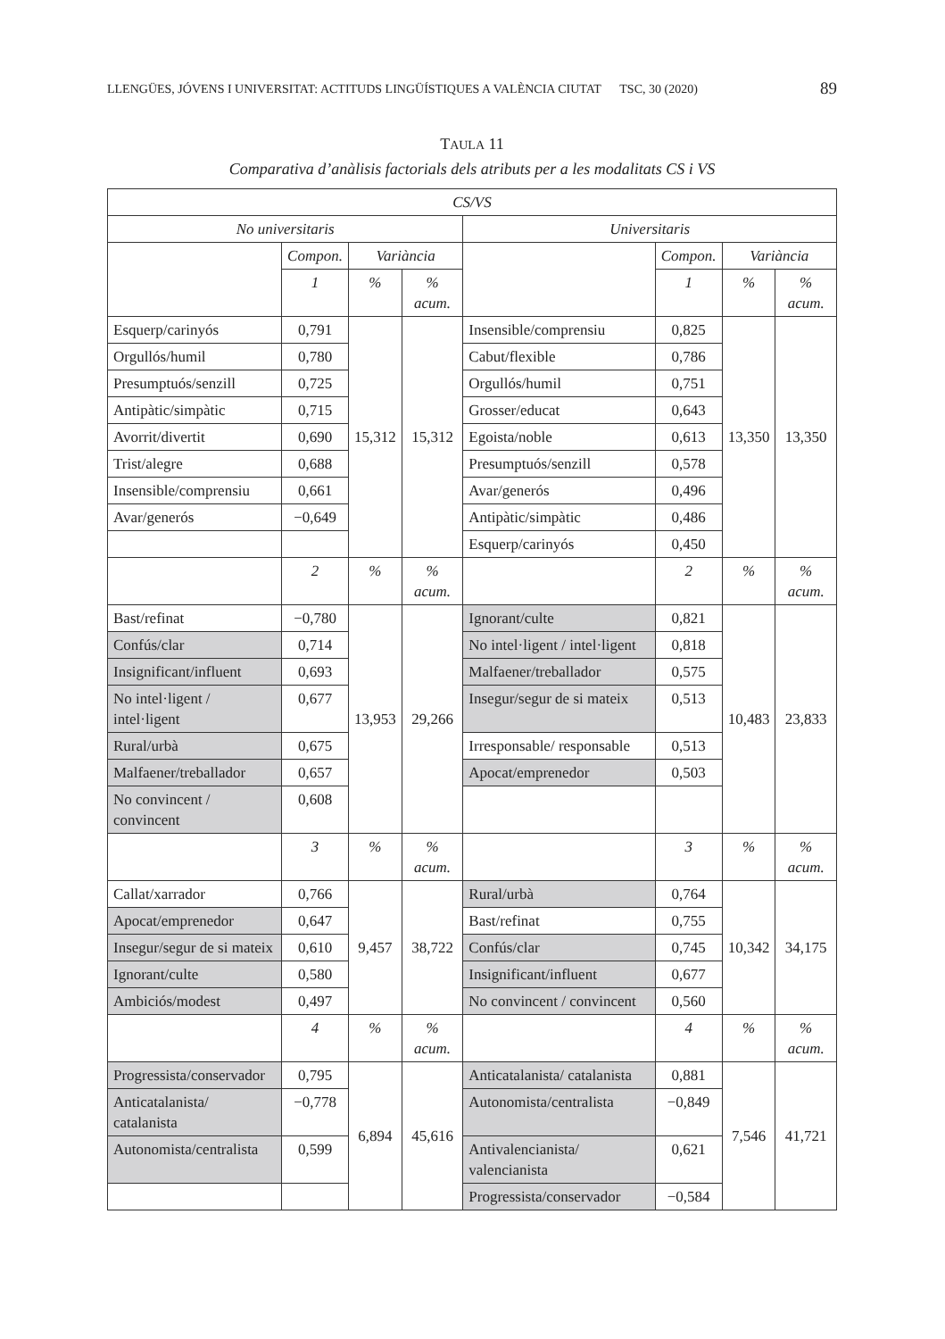LLENGÜES, JÓVENS I UNIVERSITAT: ACTITUDS LINGÜÍSTIQUES A VALÈNCIA CIUTAT TSC, 30 (2020) 89
TAULA 11
Comparativa d’anàlisis factorials dels atributs per a les modalitats CS i VS
| CS/VS | | | | | | | |
| --- | --- | --- | --- | --- | --- | --- | --- |
| No universitaris | | | | Universitaris | | | |
| | Compon. | Variància | | | Compon. | Variància | |
| | 1 | % | % acum. | | 1 | % | % acum. |
| Esquerp/carinyós | 0,791 | 15,312 | 15,312 | Insensible/comprensiu | 0,825 | 13,350 | 13,350 |
| Orgullós/humil | 0,780 | | | Cabut/flexible | 0,786 | | |
| Presumptuós/senzill | 0,725 | | | Orgullós/humil | 0,751 | | |
| Antipàtic/simpàtic | 0,715 | | | Grosser/educat | 0,643 | | |
| Avorrit/divertit | 0,690 | | | Egoista/noble | 0,613 | | |
| Trist/alegre | 0,688 | | | Presumptuós/senzill | 0,578 | | |
| Insensible/comprensiu | 0,661 | | | Avar/generós | 0,496 | | |
| Avar/generós | −0,649 | | | Antipàtic/simpàtic | 0,486 | | |
| | | | | Esquerp/carinyós | 0,450 | | |
| | 2 | % | % acum. | | 2 | % | % acum. |
| Bast/refinat | −0,780 | 13,953 | 29,266 | Ignorant/culte | 0,821 | 10,483 | 23,833 |
| Confús/clar | 0,714 | | | No intel·ligent / intel·ligent | 0,818 | | |
| Insignificant/influent | 0,693 | | | Malfaener/treballador | 0,575 | | |
| No intel·ligent / intel·ligent | 0,677 | | | Insegur/segur de si mateix | 0,513 | | |
| Rural/urbà | 0,675 | | | Irresponsable/ responsable | 0,513 | | |
| Malfaener/treballador | 0,657 | | | Apocat/emprenedor | 0,503 | | |
| No convincent / convincent | 0,608 | | | | | | |
| | 3 | % | % acum. | | 3 | % | % acum. |
| Callat/xarrador | 0,766 | 9,457 | 38,722 | Rural/urbà | 0,764 | 10,342 | 34,175 |
| Apocat/emprenedor | 0,647 | | | Bast/refinat | 0,755 | | |
| Insegur/segur de si mateix | 0,610 | | | Confús/clar | 0,745 | | |
| Ignorant/culte | 0,580 | | | Insignificant/influent | 0,677 | | |
| Ambiciós/modest | 0,497 | | | No convincent / convincent | 0,560 | | |
| | 4 | % | % acum. | | 4 | % | % acum. |
| Progressista/conservador | 0,795 | 6,894 | 45,616 | Anticatalanista/ catalanista | 0,881 | 7,546 | 41,721 |
| Anticatalanista/ catalanista | −0,778 | | | Autonomista/centralista | −0,849 | | |
| Autonomista/centralista | 0,599 | | | Antivalencianista/ valencianista | 0,621 | | |
| | | | | Progressista/conservador | −0,584 | | |